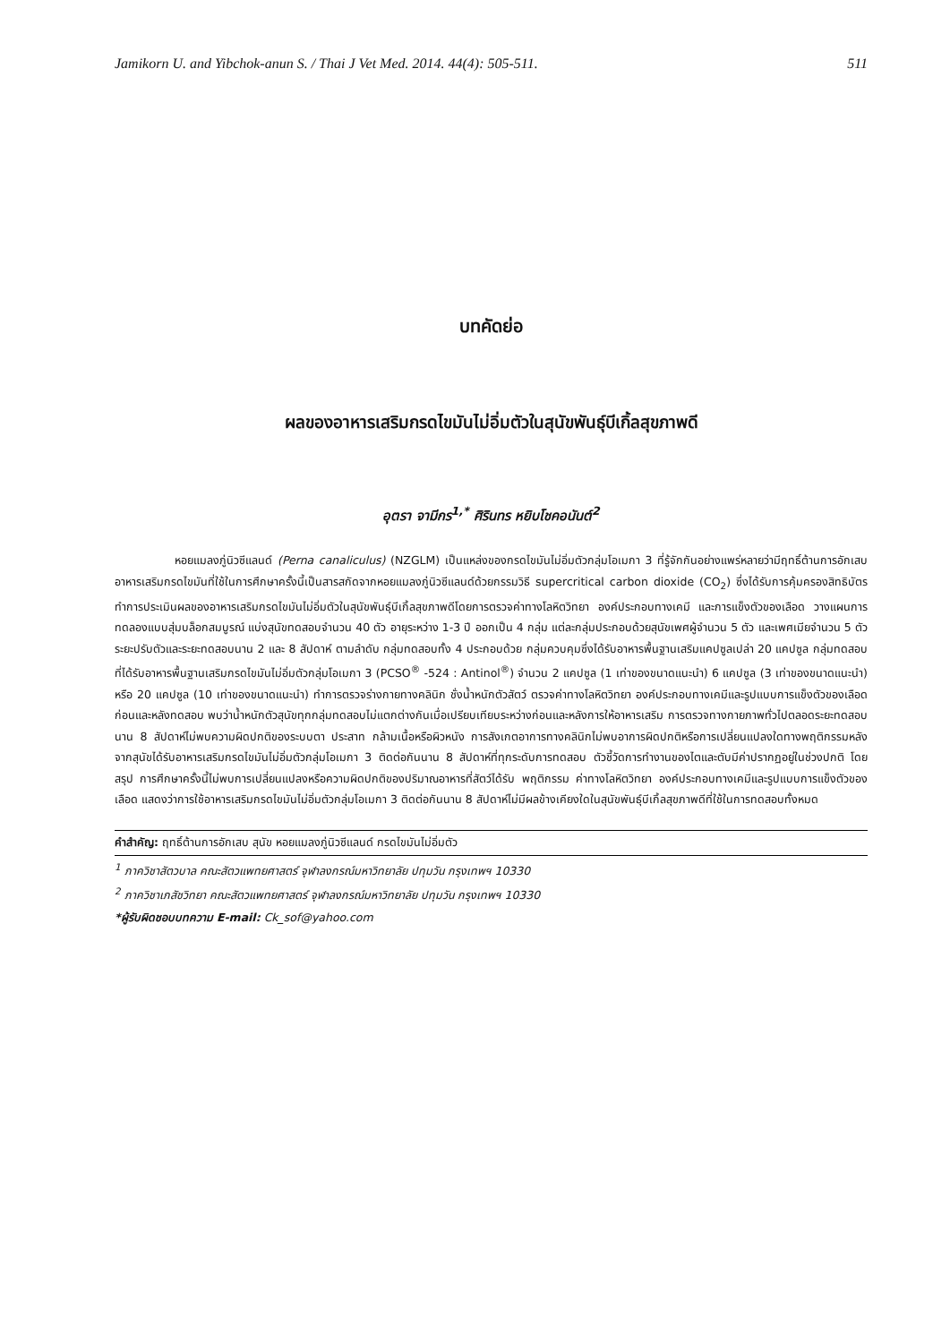Jamikorn U. and Yibchok-anun S. / Thai J Vet Med. 2014. 44(4): 505-511. 511
บทคัดย่อ
ผลของอาหารเสริมกรดไขมันไม่อิ่มตัวในสุนัขพันธุ์บีเกิ้ลสุขภาพดี
อุตรา จามีกร<sup>1,*</sup> ศิรินทร หยิบโชคอนันต์<sup>2</sup>
หอยแมลงภู่นิวซีแลนด์ (Perna canaliculus) (NZGLM) เป็นแหล่งของกรดไขมันไม่อิ่มตัวกลุ่มโอเมกา 3 ที่รู้จักกันอย่างแพร่หลายว่ามีฤทธิ์ต้านการอักเสบ อาหารเสริมกรดไขมันที่ใช้ในการศึกษาครั้งนี้เป็นสารสกัดจากหอยแมลงภู่นิวซีแลนด์ด้วยกรรมวิธี supercritical carbon dioxide (CO<sub>2</sub>) ซึ่งได้รับการคุ้มครองสิทธิบัตร ทำการประเมินผลของอาหารเสริมกรดไขมันไม่อิ่มตัวในสุนัขพันธุ์บีเกิ้ลสุขภาพดีโดยการตรวจค่าทางโลหิตวิทยา องค์ประกอบทางเคมี และการแข็งตัวของเลือด วางแผนการทดลองแบบสุ่มบล็อกสมบูรณ์ แบ่งสุนัขทดสอบจำนวน 40 ตัว อายุระหว่าง 1-3 ปี ออกเป็น 4 กลุ่ม แต่ละกลุ่มประกอบด้วยสุนัขเพศผู้จำนวน 5 ตัว และเพศเมียจำนวน 5 ตัว ระยะปรับตัวและระยะทดสอบนาน 2 และ 8 สัปดาห์ ตามลำดับ กลุ่มทดสอบทั้ง 4 ประกอบด้วย กลุ่มควบคุมซึ่งได้รับอาหารพื้นฐานเสริมแคปซูลเปล่า 20 แคปซูล กลุ่มทดสอบที่ได้รับอาหารพื้นฐานเสริมกรดไขมันไม่อิ่มตัวกลุ่มโอเมกา 3 (PCSO<sup>®</sup> -524 : Antinol<sup>®</sup>) จำนวน 2 แคปซูล (1 เท่าของขนาดแนะนำ) 6 แคปซูล (3 เท่าของขนาดแนะนำ) หรือ 20 แคปซูล (10 เท่าของขนาดแนะนำ) ทำการตรวจร่างกายทางคลินิก ชั่งน้ำหนักตัวสัตว์ ตรวจค่าทางโลหิตวิทยา องค์ประกอบทางเคมีและรูปแบบการแข็งตัวของเลือดก่อนและหลังทดสอบ พบว่าน้ำหนักตัวสุนัขทุกกลุ่มทดสอบไม่แตกต่างกันเมื่อเปรียบเทียบระหว่างก่อนและหลังการให้อาหารเสริม การตรวจทางกายภาพทั่วไปตลอดระยะทดสอบนาน 8 สัปดาห์ไม่พบความผิดปกติของระบบตา ประสาท กล้ามเนื้อหรือผิวหนัง การสังเกตอาการทางคลินิกไม่พบอาการผิดปกติหรือการเปลี่ยนแปลงใดทางพฤติกรรมหลังจากสุนัขได้รับอาหารเสริมกรดไขมันไม่อิ่มตัวกลุ่มโอเมกา 3 ติดต่อกันนาน 8 สัปดาห์ที่ทุกระดับการทดสอบ ตัวชี้วัดการทำงานของไตและตับมีค่าปรากฏอยู่ในช่วงปกติ โดยสรุป การศึกษาครั้งนี้ไม่พบการเปลี่ยนแปลงหรือความผิดปกติของปริมาณอาหารที่สัตว์ได้รับ พฤติกรรม ค่าทางโลหิตวิทยา องค์ประกอบทางเคมีและรูปแบบการแข็งตัวของเลือด แสดงว่าการใช้อาหารเสริมกรดไขมันไม่อิ่มตัวกลุ่มโอเมกา 3 ติดต่อกันนาน 8 สัปดาห์ไม่มีผลข้างเคียงใดในสุนัขพันธุ์บีเกิ้ลสุขภาพดีที่ใช้ในการทดสอบทั้งหมด
คำสำคัญ: ฤทธิ์ต้านการอักเสบ สุนัข หอยแมลงภู่นิวซีแลนด์ กรดไขมันไม่อิ่มตัว
<sup>1</sup> ภาควิชาสัตวบาล คณะสัตวแพทยศาสตร์ จุฬาลงกรณ์มหาวิทยาลัย ปทุมวัน กรุงเทพฯ 10330
<sup>2</sup> ภาควิชาเภสัชวิทยา คณะสัตวแพทยศาสตร์ จุฬาลงกรณ์มหาวิทยาลัย ปทุมวัน กรุงเทพฯ 10330
*ผู้รับผิดชอบบทความ E-mail: Ck_sof@yahoo.com